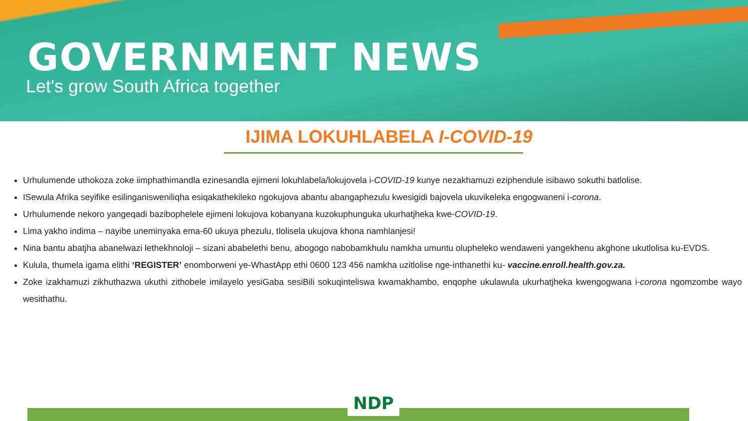GOVERNMENT NEWS
Let's grow South Africa together
IJIMA LOKUHLABELA I-COVID-19
Urhulumende uthokoza zoke iimphathimandla ezinesandla ejimeni lokuhlabela/lokujovela i-COVID-19 kunye nezakhamuzi eziphendule isibawo sokuthi batlolise.
ISewula Afrika seyifike esilinganisweniliqha esiqakathekileko ngokujova abantu abangaphezulu kwesigidi bajovela ukuvikeleka engogwaneni i-corona.
Urhulumende nekoro yangeqadi bazibophelele ejimeni lokujova kobanyana kuzokuphunguka ukurhatjheka kwe-COVID-19.
Lima yakho indima – nayibe uneminyaka ema-60 ukuya phezulu, tlolisela ukujova khona namhlanjesi!
Nina bantu abatjha abanelwazi lethekhnoloji – sizani ababelethi benu, abogogo nabobamkhulu namkha umuntu olupheleko wendaweni yangekhenu akghone ukutlolisa ku-EVDS.
Kulula, thumela igama elithi ‘REGISTER’ enomborweni ye-WhastApp ethi 0600 123 456 namkha uzitlolise nge-inthanethi ku- vaccine.enroll.health.gov.za.
Zoke izakhamuzi zikhuthazwa ukuthi zithobele imilayelo yesiGaba sesiBili sokuqinteliswa kwamakhambo, enqophe ukulawula ukurhatjheka kwengogwana i-corona ngomzombe wayo wesithathu.
NDP